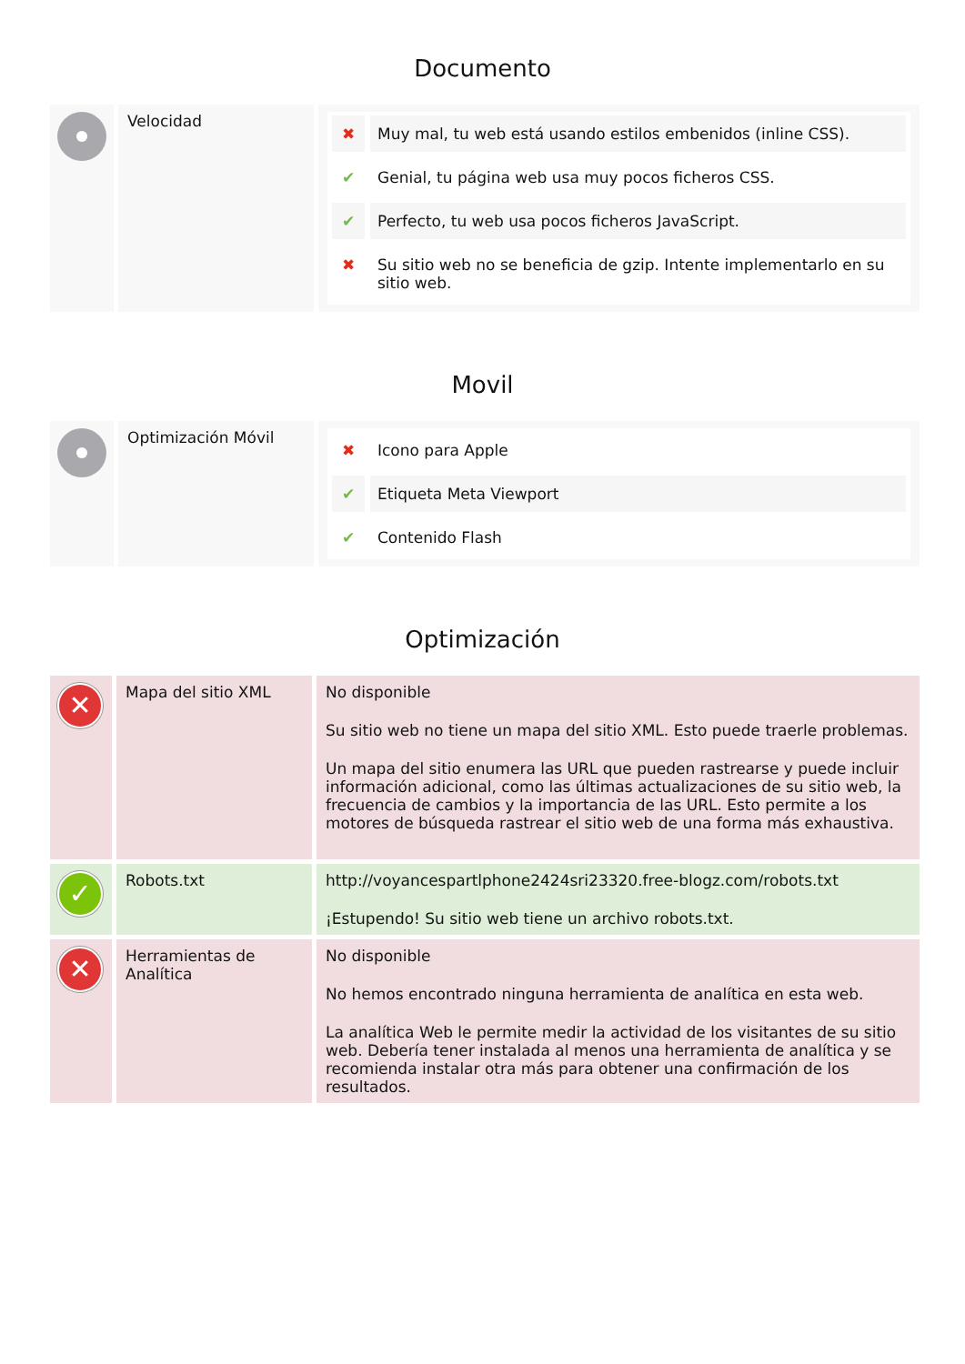Documento
| | Velocidad | ✖ Muy mal, tu web está usando estilos embenidos (inline CSS). ✔ Genial, tu página web usa muy pocos ficheros CSS. ✔ Perfecto, tu web usa pocos ficheros JavaScript. ✖ Su sitio web no se beneficia de gzip. Intente implementarlo en su sitio web. |
Movil
| | Optimización Móvil | ✖ Icono para Apple ✔ Etiqueta Meta Viewport ✔ Contenido Flash |
Optimización
| ✕ | Mapa del sitio XML | No disponible Su sitio web no tiene un mapa del sitio XML. Esto puede traerle problemas. Un mapa del sitio enumera las URL que pueden rastrearse y puede incluir información adicional, como las últimas actualizaciones de su sitio web, la frecuencia de cambios y la importancia de las URL. Esto permite a los motores de búsqueda rastrear el sitio web de una forma más exhaustiva. |
| ✓ | Robots.txt | http://voyancespartlphone2424sri23320.free-blogz.com/robots.txt ¡Estupendo! Su sitio web tiene un archivo robots.txt. |
| ✕ | Herramientas de Analítica | No disponible No hemos encontrado ninguna herramienta de analítica en esta web. La analítica Web le permite medir la actividad de los visitantes de su sitio web. Debería tener instalada al menos una herramienta de analítica y se recomienda instalar otra más para obtener una confirmación de los resultados. |